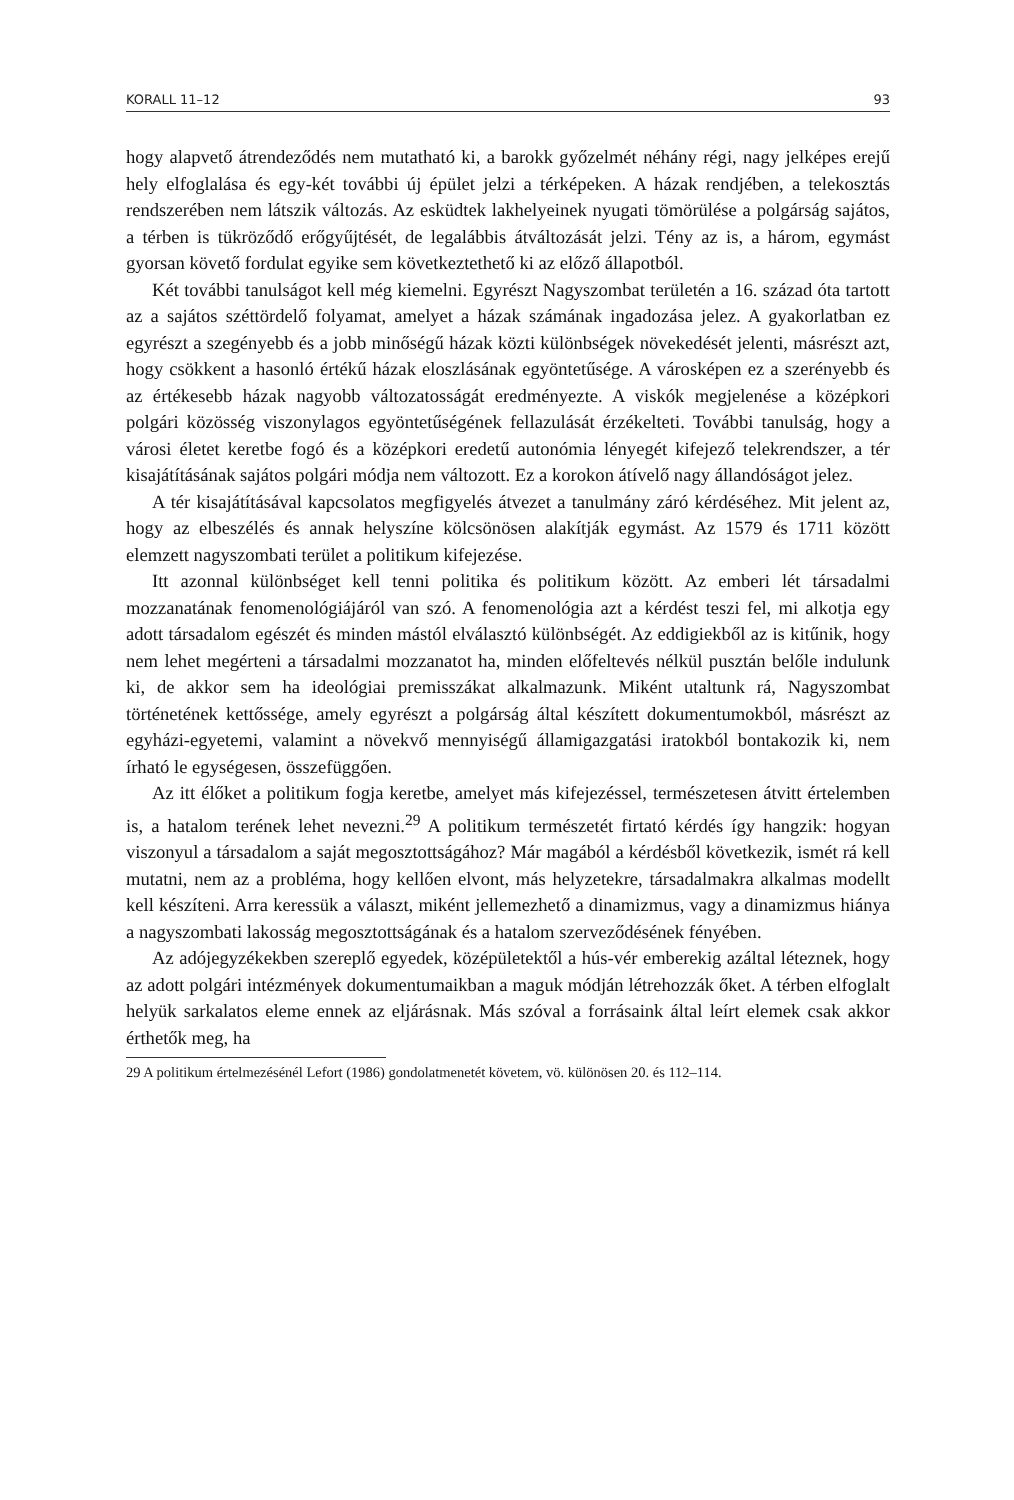KORALL 11–12 93
hogy alapvető átrendeződés nem mutatható ki, a barokk győzelmét néhány régi, nagy jelképes erejű hely elfoglalása és egy-két további új épület jelzi a térképeken. A házak rendjében, a telekosztás rendszerében nem látszik változás. Az esküdtek lakhelyeinek nyugati tömörülése a polgárság sajátos, a térben is tükröződő erőgyűjtését, de legalábbis átváltozását jelzi. Tény az is, a három, egymást gyorsan követő fordulat egyike sem következtethető ki az előző állapotból.
Két további tanulságot kell még kiemelni. Egyrészt Nagyszombat területén a 16. század óta tartott az a sajátos széttördelő folyamat, amelyet a házak számának ingadozása jelez. A gyakorlatban ez egyrészt a szegényebb és a jobb minőségű házak közti különbségek növekedését jelenti, másrészt azt, hogy csökkent a hasonló értékű házak eloszlásának egyöntetűsége. A városképen ez a szerényebb és az értékesebb házak nagyobb változatosságát eredményezte. A viskók megjelenése a középkori polgári közösség viszonylagos egyöntetűségének fellazulását érzékelteti. További tanulság, hogy a városi életet keretbe fogó és a középkori eredetű autonómia lényegét kifejező telekrendszer, a tér kisajátításának sajátos polgári módja nem változott. Ez a korokon átívelő nagy állandóságot jelez.
A tér kisajátításával kapcsolatos megfigyelés átvezet a tanulmány záró kérdéséhez. Mit jelent az, hogy az elbeszélés és annak helyszíne kölcsönösen alakítják egymást. Az 1579 és 1711 között elemzett nagyszombati terület a politikum kifejezése.
Itt azonnal különbséget kell tenni politika és politikum között. Az emberi lét társadalmi mozzanatának fenomenológiájáról van szó. A fenomenológia azt a kérdést teszi fel, mi alkotja egy adott társadalom egészét és minden mástól elválasztó különbségét. Az eddigiekből az is kitűnik, hogy nem lehet megérteni a társadalmi mozzanatot ha, minden előfeltevés nélkül pusztán belőle indulunk ki, de akkor sem ha ideológiai premisszákat alkalmazunk. Miként utaltunk rá, Nagyszombat történetének kettőssége, amely egyrészt a polgárság által készített dokumentumokból, másrészt az egyházi-egyetemi, valamint a növekvő mennyiségű államigazgatási iratokból bontakozik ki, nem írható le egységesen, összefüggően.
Az itt élőket a politikum fogja keretbe, amelyet más kifejezéssel, természetesen átvitt értelemben is, a hatalom terének lehet nevezni.<sup>29</sup> A politikum természetét firtató kérdés így hangzik: hogyan viszonyul a társadalom a saját megosztottságához? Már magából a kérdésből következik, ismét rá kell mutatni, nem az a probléma, hogy kellően elvont, más helyzetekre, társadalmakra alkalmas modellt kell készíteni. Arra keressük a választ, miként jellemezhető a dinamizmus, vagy a dinamizmus hiánya a nagyszombati lakosság megosztottságának és a hatalom szerveződésének fényében.
Az adójegyzékekben szereplő egyedek, középületektől a hús-vér emberekig azáltal léteznek, hogy az adott polgári intézmények dokumentumaikban a maguk módján létrehozzák őket. A térben elfoglalt helyük sarkalatos eleme ennek az eljárásnak. Más szóval a forrásaink által leírt elemek csak akkor érthetők meg, ha
29 A politikum értelmezésénél Lefort (1986) gondolatmenetét követem, vö. különösen 20. és 112–114.